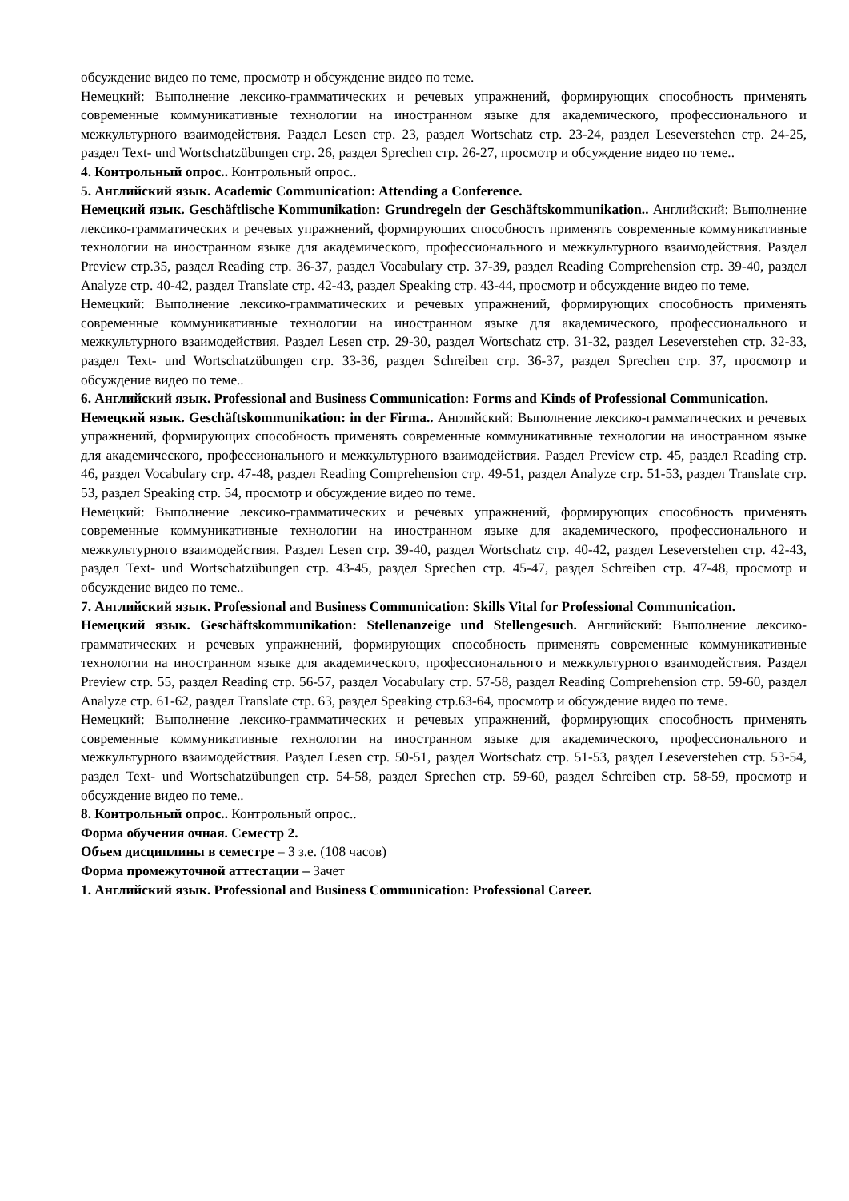обсуждение видео по теме, просмотр и обсуждение видео по теме.
Немецкий: Выполнение лексико-грамматических и речевых упражнений, формирующих способность применять современные коммуникативные технологии на иностранном языке для академического, профессионального и межкультурного взаимодействия. Раздел Lesen стр. 23, раздел Wortschatz стр. 23-24, раздел Leseverstehen стр. 24-25, раздел Text- und Wortschatzübungen стр. 26, раздел Sprechen стр. 26-27, просмотр и обсуждение видео по теме..
4. Контрольный опрос.. Контрольный опрос..
5. Английский язык. Academic Communication: Attending a Conference.
Немецкий язык. Geschäftlische Kommunikation: Grundregeln der Geschäftskommunikation.. Английский: Выполнение лексико-грамматических и речевых упражнений, формирующих способность применять современные коммуникативные технологии на иностранном языке для академического, профессионального и межкультурного взаимодействия. Раздел Preview стр.35, раздел Reading стр. 36-37, раздел Vocabulary стр. 37-39, раздел Reading Comprehension стр. 39-40, раздел Analyze стр. 40-42, раздел Translate стр. 42-43, раздел Speaking стр. 43-44, просмотр и обсуждение видео по теме.
Немецкий: Выполнение лексико-грамматических и речевых упражнений, формирующих способность применять современные коммуникативные технологии на иностранном языке для академического, профессионального и межкультурного взаимодействия. Раздел Lesen стр. 29-30, раздел Wortschatz стр. 31-32, раздел Leseverstehen стр. 32-33, раздел Text- und Wortschatzübungen стр. 33-36, раздел Schreiben стр. 36-37, раздел Sprechen стр. 37, просмотр и обсуждение видео по теме..
6. Английский язык. Professional and Business Communication: Forms and Kinds of Professional Communication.
Немецкий язык. Geschäftskommunikation: in der Firma.. Английский: Выполнение лексико-грамматических и речевых упражнений, формирующих способность применять современные коммуникативные технологии на иностранном языке для академического, профессионального и межкультурного взаимодействия. Раздел Preview стр. 45, раздел Reading стр. 46, раздел Vocabulary стр. 47-48, раздел Reading Comprehension стр. 49-51, раздел Analyze стр. 51-53, раздел Translate стр. 53, раздел Speaking стр. 54, просмотр и обсуждение видео по теме.
Немецкий: Выполнение лексико-грамматических и речевых упражнений, формирующих способность применять современные коммуникативные технологии на иностранном языке для академического, профессионального и межкультурного взаимодействия. Раздел Lesen стр. 39-40, раздел Wortschatz стр. 40-42, раздел Leseverstehen стр. 42-43, раздел Text- und Wortschatzübungen стр. 43-45, раздел Sprechen стр. 45-47, раздел Schreiben стр. 47-48, просмотр и обсуждение видео по теме..
7. Английский язык. Professional and Business Communication: Skills Vital for Professional Communication.
Немецкий язык. Geschäftskommunikation: Stellenanzeige und Stellengesuch. Английский: Выполнение лексико-грамматических и речевых упражнений, формирующих способность применять современные коммуникативные технологии на иностранном языке для академического, профессионального и межкультурного взаимодействия. Раздел Preview стр. 55, раздел Reading стр. 56-57, раздел Vocabulary стр. 57-58, раздел Reading Comprehension стр. 59-60, раздел Analyze стр. 61-62, раздел Translate стр. 63, раздел Speaking стр.63-64, просмотр и обсуждение видео по теме.
Немецкий: Выполнение лексико-грамматических и речевых упражнений, формирующих способность применять современные коммуникативные технологии на иностранном языке для академического, профессионального и межкультурного взаимодействия. Раздел Lesen стр. 50-51, раздел Wortschatz стр. 51-53, раздел Leseverstehen стр. 53-54, раздел Text- und Wortschatzübungen стр. 54-58, раздел Sprechen стр. 59-60, раздел Schreiben стр. 58-59, просмотр и обсуждение видео по теме..
8. Контрольный опрос.. Контрольный опрос..
Форма обучения очная. Семестр 2.
Объем дисциплины в семестре – 3 з.е. (108 часов)
Форма промежуточной аттестации – Зачет
1. Английский язык. Professional and Business Communication: Professional Career.